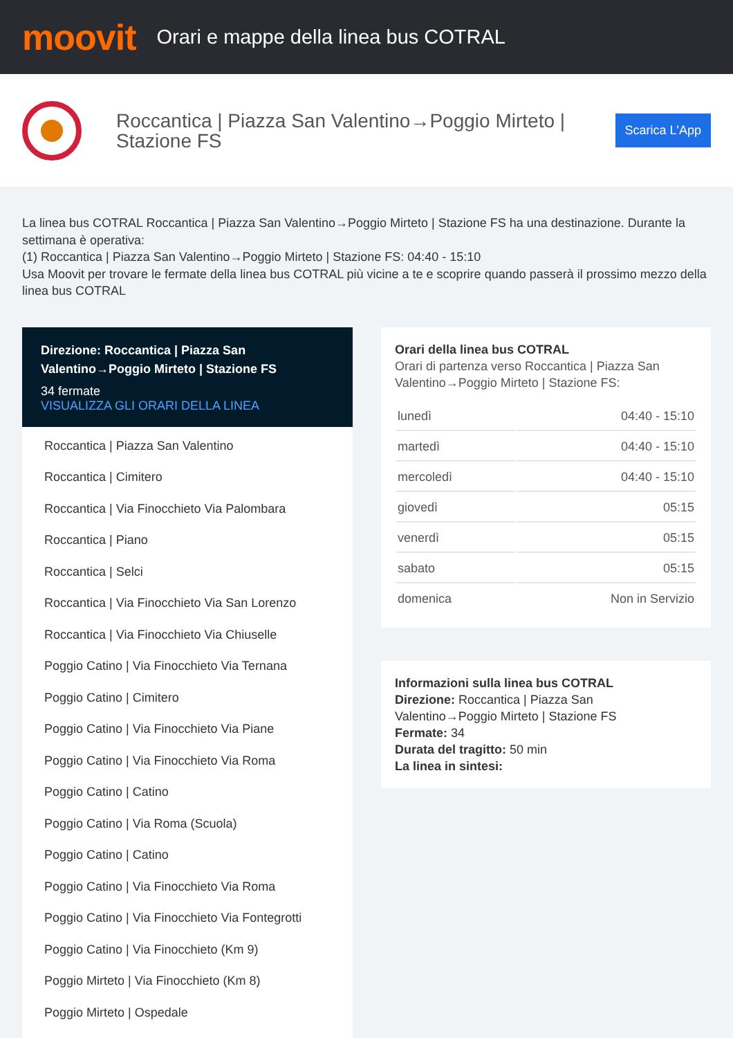moovit
Orari e mappe della linea bus COTRAL
Roccantica | Piazza San Valentino→Poggio Mirteto | Stazione FS
Scarica L'App
La linea bus COTRAL Roccantica | Piazza San Valentino→Poggio Mirteto | Stazione FS ha una destinazione. Durante la settimana è operativa:
(1) Roccantica | Piazza San Valentino→Poggio Mirteto | Stazione FS: 04:40 - 15:10
Usa Moovit per trovare le fermate della linea bus COTRAL più vicine a te e scoprire quando passerà il prossimo mezzo della linea bus COTRAL
Direzione: Roccantica | Piazza San Valentino→Poggio Mirteto | Stazione FS
34 fermate
VISUALIZZA GLI ORARI DELLA LINEA
Roccantica | Piazza San Valentino
Roccantica | Cimitero
Roccantica | Via Finocchieto Via Palombara
Roccantica | Piano
Roccantica | Selci
Roccantica | Via Finocchieto Via San Lorenzo
Roccantica | Via Finocchieto Via Chiuselle
Poggio Catino | Via Finocchieto Via Ternana
Poggio Catino | Cimitero
Poggio Catino | Via Finocchieto Via Piane
Poggio Catino | Via Finocchieto Via Roma
Poggio Catino | Catino
Poggio Catino | Via Roma (Scuola)
Poggio Catino | Catino
Poggio Catino | Via Finocchieto Via Roma
Poggio Catino | Via Finocchieto Via Fontegrotti
Poggio Catino | Via Finocchieto (Km 9)
Poggio Mirteto | Via Finocchieto (Km 8)
Poggio Mirteto | Ospedale
Orari della linea bus COTRAL
Orari di partenza verso Roccantica | Piazza San Valentino→Poggio Mirteto | Stazione FS:
| lunedì | 04:40 - 15:10 |
| martedì | 04:40 - 15:10 |
| mercoledì | 04:40 - 15:10 |
| giovedì | 05:15 |
| venerdì | 05:15 |
| sabato | 05:15 |
| domenica | Non in Servizio |
Informazioni sulla linea bus COTRAL
Direzione: Roccantica | Piazza San Valentino→Poggio Mirteto | Stazione FS
Fermate: 34
Durata del tragitto: 50 min
La linea in sintesi: